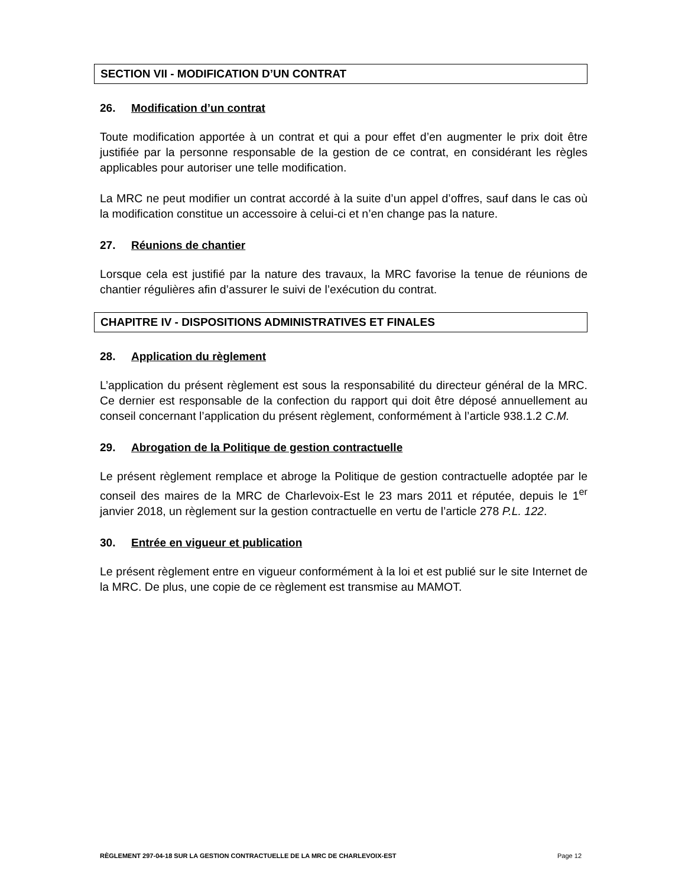SECTION VII - MODIFICATION D’UN CONTRAT
26. Modification d’un contrat
Toute modification apportée à un contrat et qui a pour effet d’en augmenter le prix doit être justifiée par la personne responsable de la gestion de ce contrat, en considérant les règles applicables pour autoriser une telle modification.
La MRC ne peut modifier un contrat accordé à la suite d’un appel d’offres, sauf dans le cas où la modification constitue un accessoire à celui-ci et n’en change pas la nature.
27. Réunions de chantier
Lorsque cela est justifié par la nature des travaux, la MRC favorise la tenue de réunions de chantier régulières afin d’assurer le suivi de l’exécution du contrat.
CHAPITRE IV - DISPOSITIONS ADMINISTRATIVES ET FINALES
28. Application du règlement
L’application du présent règlement est sous la responsabilité du directeur général de la MRC. Ce dernier est responsable de la confection du rapport qui doit être déposé annuellement au conseil concernant l’application du présent règlement, conformément à l’article 938.1.2 C.M.
29. Abrogation de la Politique de gestion contractuelle
Le présent règlement remplace et abroge la Politique de gestion contractuelle adoptée par le conseil des maires de la MRC de Charlevoix-Est le 23 mars 2011 et réputée, depuis le 1<sup>er</sup> janvier 2018, un règlement sur la gestion contractuelle en vertu de l’article 278 P.L. 122.
30. Entrée en vigueur et publication
Le présent règlement entre en vigueur conformément à la loi et est publié sur le site Internet de la MRC. De plus, une copie de ce règlement est transmise au MAMOT.
RÈGLEMENT 297-04-18 SUR LA GESTION CONTRACTUELLE DE LA MRC DE CHARLEVOIX-EST Page 12